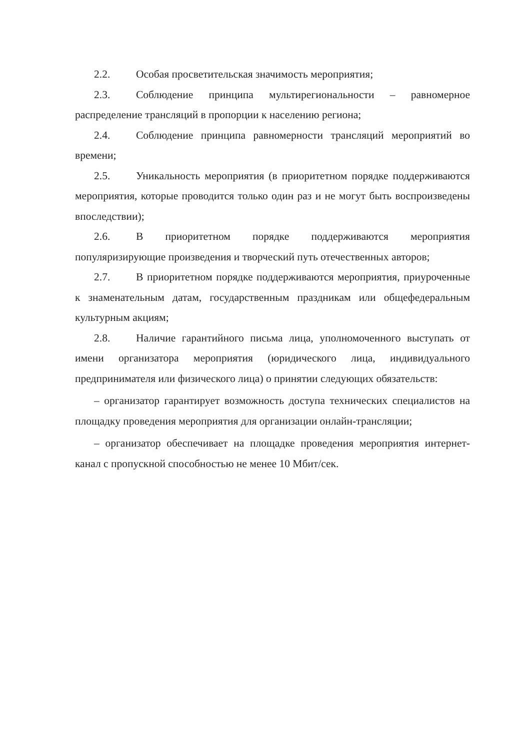2.2. Особая просветительская значимость мероприятия;
2.3. Соблюдение принципа мультирегиональности – равномерное распределение трансляций в пропорции к населению региона;
2.4. Соблюдение принципа равномерности трансляций мероприятий во времени;
2.5. Уникальность мероприятия (в приоритетном порядке поддерживаются мероприятия, которые проводится только один раз и не могут быть воспроизведены впоследствии);
2.6. В приоритетном порядке поддерживаются мероприятия популяризирующие произведения и творческий путь отечественных авторов;
2.7. В приоритетном порядке поддерживаются мероприятия, приуроченные к знаменательным датам, государственным праздникам или общефедеральным культурным акциям;
2.8. Наличие гарантийного письма лица, уполномоченного выступать от имени организатора мероприятия (юридического лица, индивидуального предпринимателя или физического лица) о принятии следующих обязательств:
– организатор гарантирует возможность доступа технических специалистов на площадку проведения мероприятия для организации онлайн-трансляции;
– организатор обеспечивает на площадке проведения мероприятия интернет-канал с пропускной способностью не менее 10 Мбит/сек.